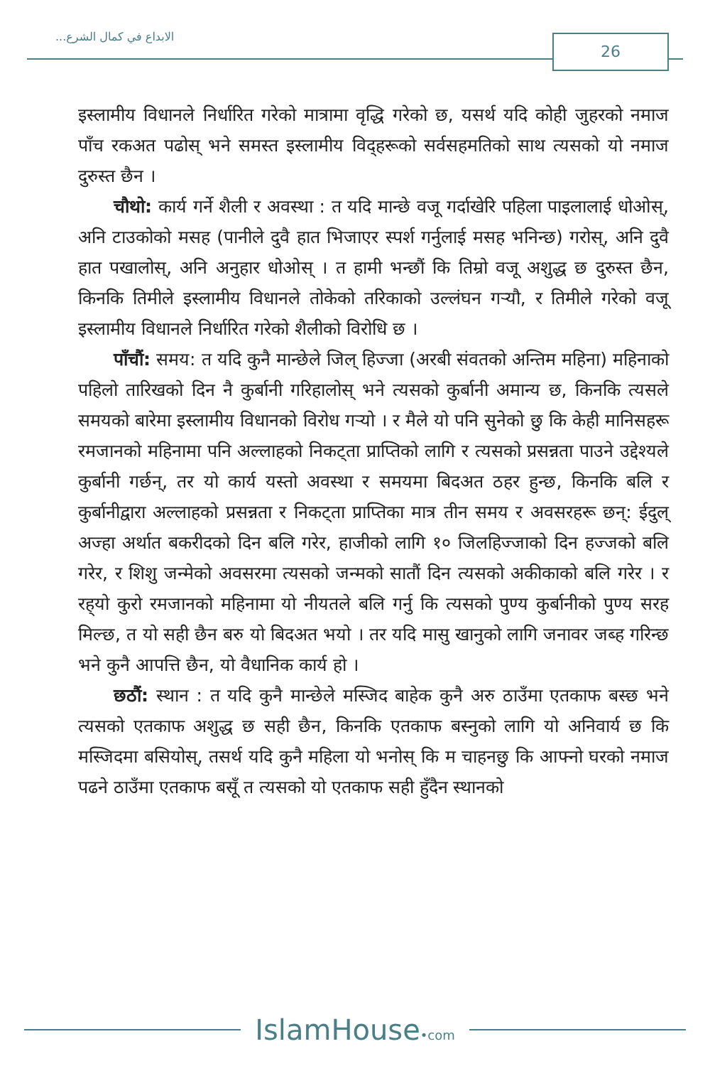الابداع في كمال الشرع... 26
इस्लामीय विधानले निर्धारित गरेको मात्रामा वृद्धि गरेको छ, यसर्थ यदि कोही जुहरको नमाज पाँच रकअत पढोस् भने समस्त इस्लामीय विद्हरूको सर्वसहमतिको साथ त्यसको यो नमाज दुरुस्त छैन ।
चौथो: कार्य गर्ने शैली र अवस्था : त यदि मान्छे वजू गर्दाखेरि पहिला पाइलालाई धोओस्, अनि टाउकोको मसह (पानीले दुवै हात भिजाएर स्पर्श गर्नुलाई मसह भनिन्छ) गरोस्, अनि दुवै हात पखालोस्, अनि अनुहार धोओस् । त हामी भन्छौं कि तिम्रो वजू अशुद्ध छ दुरुस्त छैन, किनकि तिमीले इस्लामीय विधानले तोकेको तरिकाको उल्लंघन गर्‍यौ, र तिमीले गरेको वजू इस्लामीय विधानले निर्धारित गरेको शैलीको विरोधि छ ।
पाँचौं: समय: त यदि कुनै मान्छेले जिल् हिज्जा (अरबी संवतको अन्तिम महिना) महिनाको पहिलो तारिखको दिन नै कुर्बानी गरिहालोस् भने त्यसको कुर्बानी अमान्य छ, किनकि त्यसले समयको बारेमा इस्लामीय विधानको विरोध गर्‍यो । र मैले यो पनि सुनेको छु कि केही मानिसहरू रमजानको महिनामा पनि अल्लाहको निकट्ता प्राप्तिको लागि र त्यसको प्रसन्नता पाउने उद्देश्यले कुर्बानी गर्छन्, तर यो कार्य यस्तो अवस्था र समयमा बिदअत ठहर हुन्छ, किनकि बलि र कुर्बानीद्वारा अल्लाहको प्रसन्नता र निकट्ता प्राप्तिका मात्र तीन समय र अवसरहरू छन्: ईदुल् अज्हा अर्थात बकरीदको दिन बलि गरेर, हाजीको लागि १० जिलहिज्जाको दिन हज्जको बलि गरेर, र शिशु जन्मेको अवसरमा त्यसको जन्मको सातौं दिन त्यसको अकीकाको बलि गरेर । र रह्‌यो कुरो रमजानको महिनामा यो नीयतले बलि गर्नु कि त्यसको पुण्य कुर्बानीको पुण्य सरह मिल्छ, त यो सही छैन बरु यो बिदअत भयो । तर यदि मासु खानुको लागि जनावर जब्ह गरिन्छ भने कुनै आपत्ति छैन, यो वैधानिक कार्य हो ।
छठौं: स्थान : त यदि कुनै मान्छेले मस्जिद बाहेक कुनै अरु ठाउँमा एतकाफ बस्छ भने त्यसको एतकाफ अशुद्ध छ सही छैन, किनकि एतकाफ बस्नुको लागि यो अनिवार्य छ कि मस्जिदमा बसियोस्, तसर्थ यदि कुनै महिला यो भनोस् कि म चाहनछु कि आफ्नो घरको नमाज पढने ठाउँमा एतकाफ बसूँ त त्यसको यो एतकाफ सही हुँदैन स्थानको
IslamHouse•com